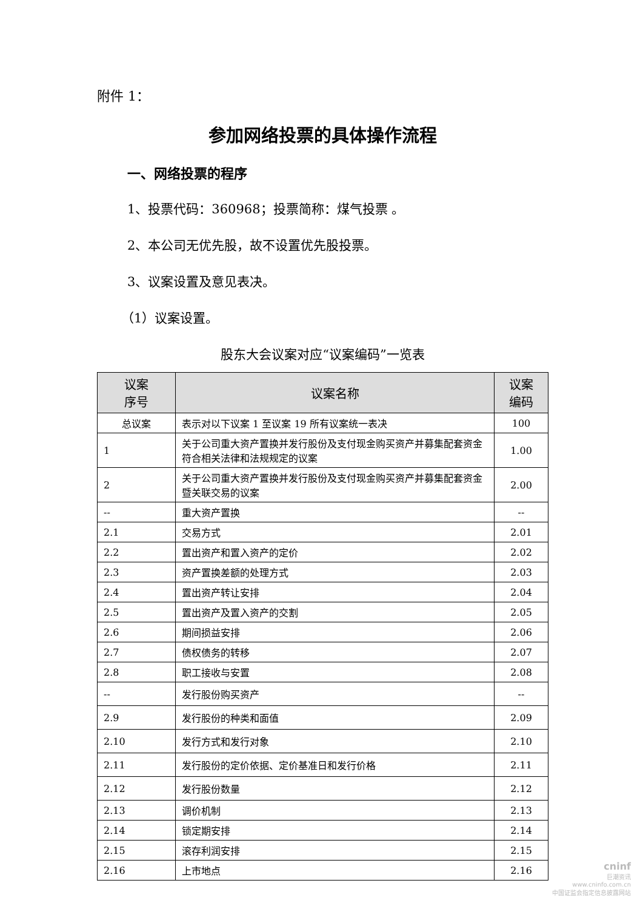附件 1：
参加网络投票的具体操作流程
一、网络投票的程序
1、投票代码：360968；投票简称：煤气投票 。
2、本公司无优先股，故不设置优先股投票。
3、议案设置及意见表决。
（1）议案设置。
股东大会议案对应“议案编码”一览表
| 议案 序号 | 议案名称 | 议案 编码 |
| --- | --- | --- |
| 总议案 | 表示对以下议案 1 至议案 19 所有议案统一表决 | 100 |
| 1 | 关于公司重大资产置换并发行股份及支付现金购买资产并募集配套资金符合相关法律和法规规定的议案 | 1.00 |
| 2 | 关于公司重大资产置换并发行股份及支付现金购买资产并募集配套资金暨关联交易的议案 | 2.00 |
| -- | 重大资产置换 | -- |
| 2.1 | 交易方式 | 2.01 |
| 2.2 | 置出资产和置入资产的定价 | 2.02 |
| 2.3 | 资产置换差额的处理方式 | 2.03 |
| 2.4 | 置出资产转让安排 | 2.04 |
| 2.5 | 置出资产及置入资产的交割 | 2.05 |
| 2.6 | 期间损益安排 | 2.06 |
| 2.7 | 债权债务的转移 | 2.07 |
| 2.8 | 职工接收与安置 | 2.08 |
| -- | 发行股份购买资产 | -- |
| 2.9 | 发行股份的种类和面值 | 2.09 |
| 2.10 | 发行方式和发行对象 | 2.10 |
| 2.11 | 发行股份的定价依据、定价基准日和发行价格 | 2.11 |
| 2.12 | 发行股份数量 | 2.12 |
| 2.13 | 调价机制 | 2.13 |
| 2.14 | 锁定期安排 | 2.14 |
| 2.15 | 滚存利润安排 | 2.15 |
| 2.16 | 上市地点 | 2.16 |
cninf
巨潮资讯
www.cninfo.com.cn
中国证监会指定信息披露网站